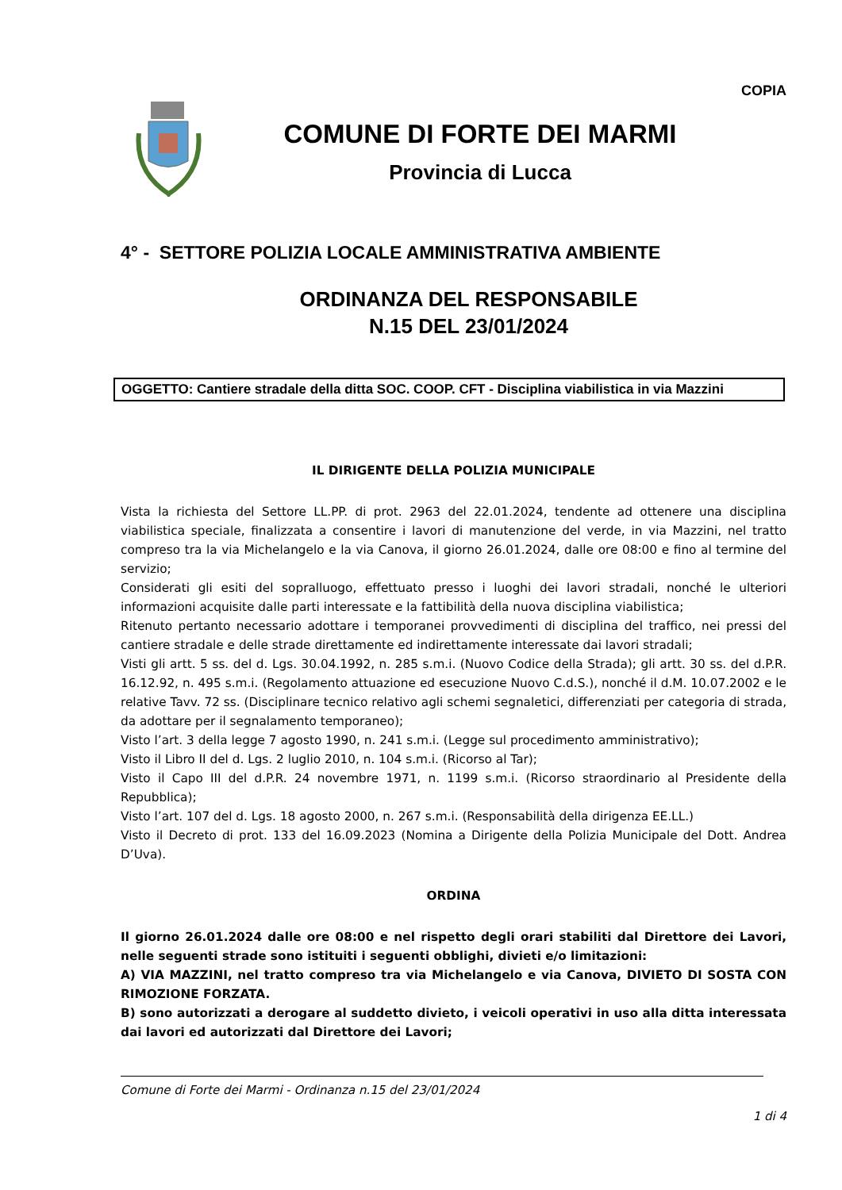COPIA
COMUNE DI FORTE DEI MARMI
Provincia di Lucca
4° - SETTORE POLIZIA LOCALE AMMINISTRATIVA AMBIENTE
ORDINANZA DEL RESPONSABILE
N.15 DEL 23/01/2024
OGGETTO: Cantiere stradale della ditta SOC. COOP. CFT - Disciplina viabilistica in via Mazzini
IL DIRIGENTE DELLA POLIZIA MUNICIPALE
Vista la richiesta del Settore LL.PP. di prot. 2963 del 22.01.2024, tendente ad ottenere una disciplina viabilistica speciale, finalizzata a consentire i lavori di manutenzione del verde, in via Mazzini, nel tratto compreso tra la via Michelangelo e la via Canova, il giorno 26.01.2024, dalle ore 08:00 e fino al termine del servizio;
Considerati gli esiti del sopralluogo, effettuato presso i luoghi dei lavori stradali, nonché le ulteriori informazioni acquisite dalle parti interessate e la fattibilità della nuova disciplina viabilistica;
Ritenuto pertanto necessario adottare i temporanei provvedimenti di disciplina del traffico, nei pressi del cantiere stradale e delle strade direttamente ed indirettamente interessate dai lavori stradali;
Visti gli artt. 5 ss. del d. Lgs. 30.04.1992, n. 285 s.m.i. (Nuovo Codice della Strada); gli artt. 30 ss. del d.P.R. 16.12.92, n. 495 s.m.i. (Regolamento attuazione ed esecuzione Nuovo C.d.S.), nonché il d.M. 10.07.2002 e le relative Tavv. 72 ss. (Disciplinare tecnico relativo agli schemi segnaletici, differenziati per categoria di strada, da adottare per il segnalamento temporaneo);
Visto l’art. 3 della legge 7 agosto 1990, n. 241 s.m.i. (Legge sul procedimento amministrativo);
Visto il Libro II del d. Lgs. 2 luglio 2010, n. 104 s.m.i. (Ricorso al Tar);
Visto il Capo III del d.P.R. 24 novembre 1971, n. 1199 s.m.i. (Ricorso straordinario al Presidente della Repubblica);
Visto l’art. 107 del d. Lgs. 18 agosto 2000, n. 267 s.m.i. (Responsabilità della dirigenza EE.LL.)
Visto il Decreto di prot. 133 del 16.09.2023 (Nomina a Dirigente della Polizia Municipale del Dott. Andrea D’Uva).
ORDINA
Il giorno 26.01.2024 dalle ore 08:00 e nel rispetto degli orari stabiliti dal Direttore dei Lavori, nelle seguenti strade sono istituiti i seguenti obblighi, divieti e/o limitazioni:
A) VIA MAZZINI, nel tratto compreso tra via Michelangelo e via Canova, DIVIETO DI SOSTA CON RIMOZIONE FORZATA.
B) sono autorizzati a derogare al suddetto divieto, i veicoli operativi in uso alla ditta interessata dai lavori ed autorizzati dal Direttore dei Lavori;
Comune di Forte dei Marmi - Ordinanza n.15 del 23/01/2024
1 di 4